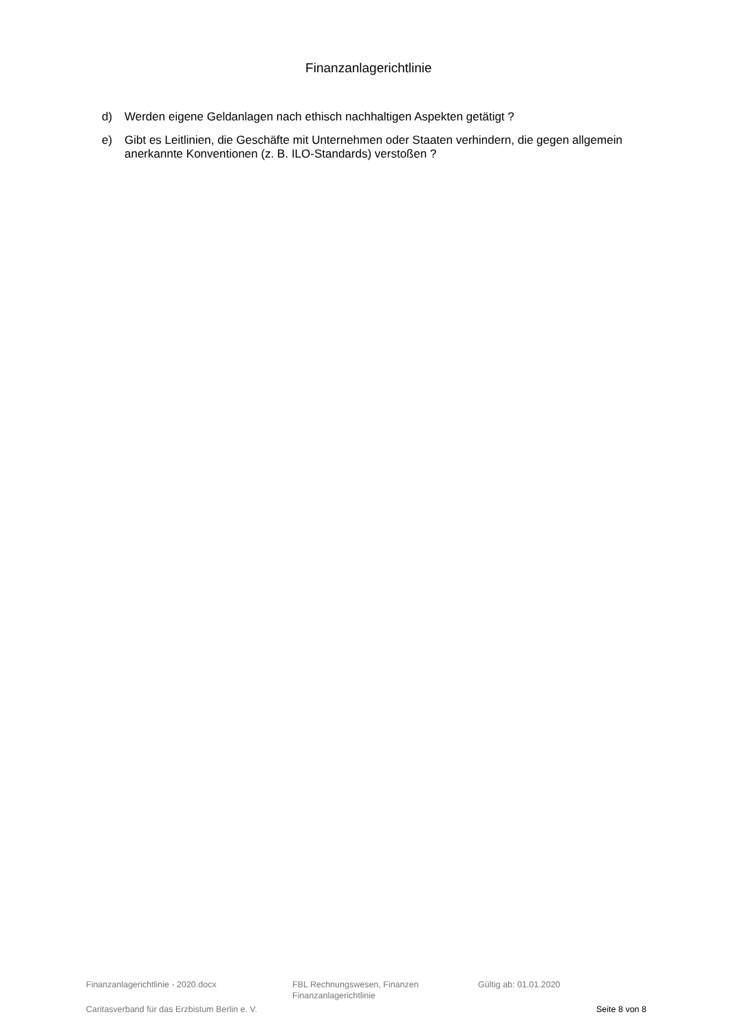Finanzanlagerichtlinie
d) Werden eigene Geldanlagen nach ethisch nachhaltigen Aspekten getätigt ?
e) Gibt es Leitlinien, die Geschäfte mit Unternehmen oder Staaten verhindern, die gegen allgemein anerkannte Konventionen (z. B. ILO-Standards) verstoßen ?
Finanzanlagerichtlinie - 2020.docx FBL Rechnungswesen, Finanzen
Finanzanlagerichtlinie
Gültig ab: 01.01.2020
Caritasverband für das Erzbistum Berlin e. V. Seite 8 von 8